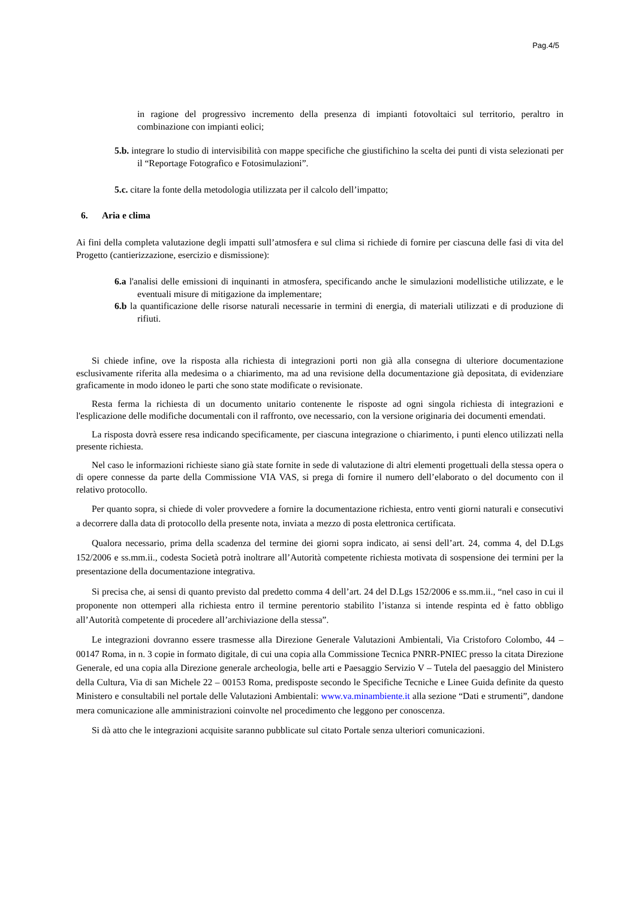Pag.4/5
in ragione del progressivo incremento della presenza di impianti fotovoltaici sul territorio, peraltro in combinazione con impianti eolici;
5.b. integrare lo studio di intervisibilità con mappe specifiche che giustifichino la scelta dei punti di vista selezionati per il “Reportage Fotografico e Fotosimulazioni”.
5.c. citare la fonte della metodologia utilizzata per il calcolo dell’impatto;
6. Aria e clima
Ai fini della completa valutazione degli impatti sull’atmosfera e sul clima si richiede di fornire per ciascuna delle fasi di vita del Progetto (cantierizzazione, esercizio e dismissione):
6.a l'analisi delle emissioni di inquinanti in atmosfera, specificando anche le simulazioni modellistiche utilizzate, e le eventuali misure di mitigazione da implementare;
6.b la quantificazione delle risorse naturali necessarie in termini di energia, di materiali utilizzati e di produzione di rifiuti.
Si chiede infine, ove la risposta alla richiesta di integrazioni porti non già alla consegna di ulteriore documentazione esclusivamente riferita alla medesima o a chiarimento, ma ad una revisione della documentazione già depositata, di evidenziare graficamente in modo idoneo le parti che sono state modificate o revisionate.
Resta ferma la richiesta di un documento unitario contenente le risposte ad ogni singola richiesta di integrazioni e l'esplicazione delle modifiche documentali con il raffronto, ove necessario, con la versione originaria dei documenti emendati.
La risposta dovrà essere resa indicando specificamente, per ciascuna integrazione o chiarimento, i punti elenco utilizzati nella presente richiesta.
Nel caso le informazioni richieste siano già state fornite in sede di valutazione di altri elementi progettuali della stessa opera o di opere connesse da parte della Commissione VIA VAS, si prega di fornire il numero dell’elaborato o del documento con il relativo protocollo.
Per quanto sopra, si chiede di voler provvedere a fornire la documentazione richiesta, entro venti giorni naturali e consecutivi a decorrere dalla data di protocollo della presente nota, inviata a mezzo di posta elettronica certificata.
Qualora necessario, prima della scadenza del termine dei giorni sopra indicato, ai sensi dell’art. 24, comma 4, del D.Lgs 152/2006 e ss.mm.ii., codesta Società potrà inoltrare all’Autorità competente richiesta motivata di sospensione dei termini per la presentazione della documentazione integrativa.
Si precisa che, ai sensi di quanto previsto dal predetto comma 4 dell’art. 24 del D.Lgs 152/2006 e ss.mm.ii., “nel caso in cui il proponente non ottemperi alla richiesta entro il termine perentorio stabilito l’istanza si intende respinta ed è fatto obbligo all’Autorità competente di procedere all’archiviazione della stessa”.
Le integrazioni dovranno essere trasmesse alla Direzione Generale Valutazioni Ambientali, Via Cristoforo Colombo, 44 – 00147 Roma, in n. 3 copie in formato digitale, di cui una copia alla Commissione Tecnica PNRR-PNIEC presso la citata Direzione Generale, ed una copia alla Direzione generale archeologia, belle arti e Paesaggio Servizio V – Tutela del paesaggio del Ministero della Cultura, Via di san Michele 22 – 00153 Roma, predisposte secondo le Specifiche Tecniche e Linee Guida definite da questo Ministero e consultabili nel portale delle Valutazioni Ambientali: www.va.minambiente.it alla sezione “Dati e strumenti”, dandone mera comunicazione alle amministrazioni coinvolte nel procedimento che leggono per conoscenza.
Si dà atto che le integrazioni acquisite saranno pubblicate sul citato Portale senza ulteriori comunicazioni.